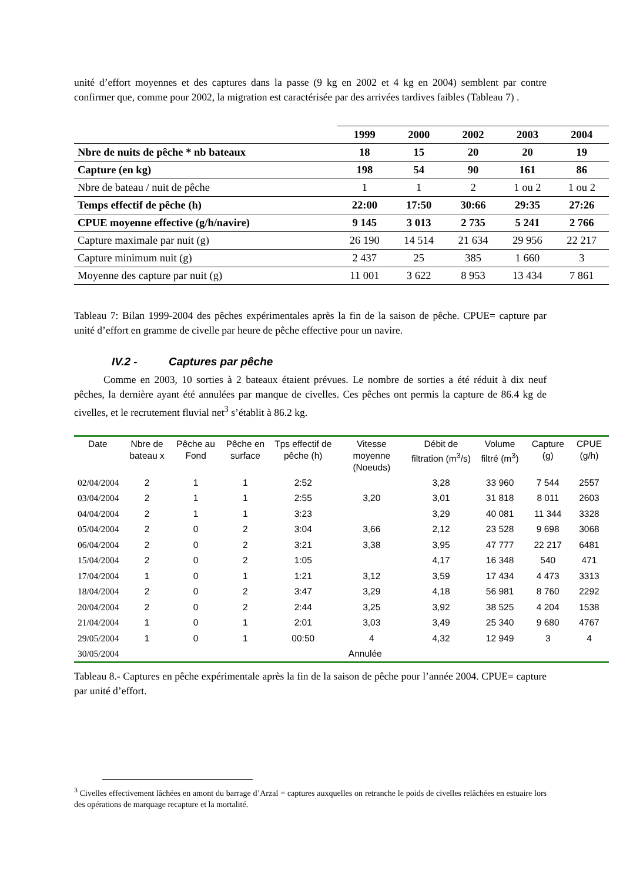unité d’effort moyennes et des captures dans la passe (9 kg en 2002 et 4 kg en 2004) semblent par contre confirmer que, comme pour 2002, la migration est caractérisée par des arrivées tardives faibles (Tableau 7) .
| | 1999 | 2000 | 2002 | 2003 | 2004 |
| --- | --- | --- | --- | --- | --- |
| Nbre de nuits de pêche * nb bateaux | 18 | 15 | 20 | 20 | 19 |
| Capture (en kg) | 198 | 54 | 90 | 161 | 86 |
| Nbre de bateau / nuit de pêche | 1 | 1 | 2 | 1 ou 2 | 1 ou 2 |
| Temps effectif de pêche (h) | 22:00 | 17:50 | 30:66 | 29:35 | 27:26 |
| CPUE moyenne effective (g/h/navire) | 9 145 | 3 013 | 2 735 | 5 241 | 2 766 |
| Capture maximale par nuit (g) | 26 190 | 14 514 | 21 634 | 29 956 | 22 217 |
| Capture minimum nuit (g) | 2 437 | 25 | 385 | 1 660 | 3 |
| Moyenne des capture par nuit (g) | 11 001 | 3 622 | 8 953 | 13 434 | 7 861 |
Tableau 7: Bilan 1999-2004 des pêches expérimentales après la fin de la saison de pêche. CPUE= capture par unité d’effort en gramme de civelle par heure de pêche effective pour un navire.
IV.2 - Captures par pêche
Comme en 2003, 10 sorties à 2 bateaux étaient prévues. Le nombre de sorties a été réduit à dix neuf pêches, la dernière ayant été annulées par manque de civelles. Ces pêches ont permis la capture de 86.4 kg de civelles, et le recrutement fluvial net<sup>3</sup> s’établit à 86.2 kg.
| Date | Nbre de bateau x | Pêche au Fond | Pêche en surface | Tps effectif de pêche (h) | Vitesse moyenne (Noeuds) | Débit de filtration (m<sup>3</sup>/s) | Volume filtré (m<sup>3</sup>) | Capture (g) | CPUE (g/h) |
| --- | --- | --- | --- | --- | --- | --- | --- | --- | --- |
| 02/04/2004 | 2 | 1 | 1 | 2:52 | | 3,28 | 33 960 | 7 544 | 2557 |
| 03/04/2004 | 2 | 1 | 1 | 2:55 | 3,20 | 3,01 | 31 818 | 8 011 | 2603 |
| 04/04/2004 | 2 | 1 | 1 | 3:23 | | 3,29 | 40 081 | 11 344 | 3328 |
| 05/04/2004 | 2 | 0 | 2 | 3:04 | 3,66 | 2,12 | 23 528 | 9 698 | 3068 |
| 06/04/2004 | 2 | 0 | 2 | 3:21 | 3,38 | 3,95 | 47 777 | 22 217 | 6481 |
| 15/04/2004 | 2 | 0 | 2 | 1:05 | | 4,17 | 16 348 | 540 | 471 |
| 17/04/2004 | 1 | 0 | 1 | 1:21 | 3,12 | 3,59 | 17 434 | 4 473 | 3313 |
| 18/04/2004 | 2 | 0 | 2 | 3:47 | 3,29 | 4,18 | 56 981 | 8 760 | 2292 |
| 20/04/2004 | 2 | 0 | 2 | 2:44 | 3,25 | 3,92 | 38 525 | 4 204 | 1538 |
| 21/04/2004 | 1 | 0 | 1 | 2:01 | 3,03 | 3,49 | 25 340 | 9 680 | 4767 |
| 29/05/2004 | 1 | 0 | 1 | 00:50 | 4 | 4,32 | 12 949 | 3 | 4 |
| 30/05/2004 | Annulée | | | | | | | | |
Tableau 8.- Captures en pêche expérimentale après la fin de la saison de pêche pour l’année 2004. CPUE= capture par unité d’effort.
<sup>3</sup> Civelles effectivement lâchées en amont du barrage d’Arzal = captures auxquelles on retranche le poids de civelles relâchées en estuaire lors des opérations de marquage recapture et la mortalité.